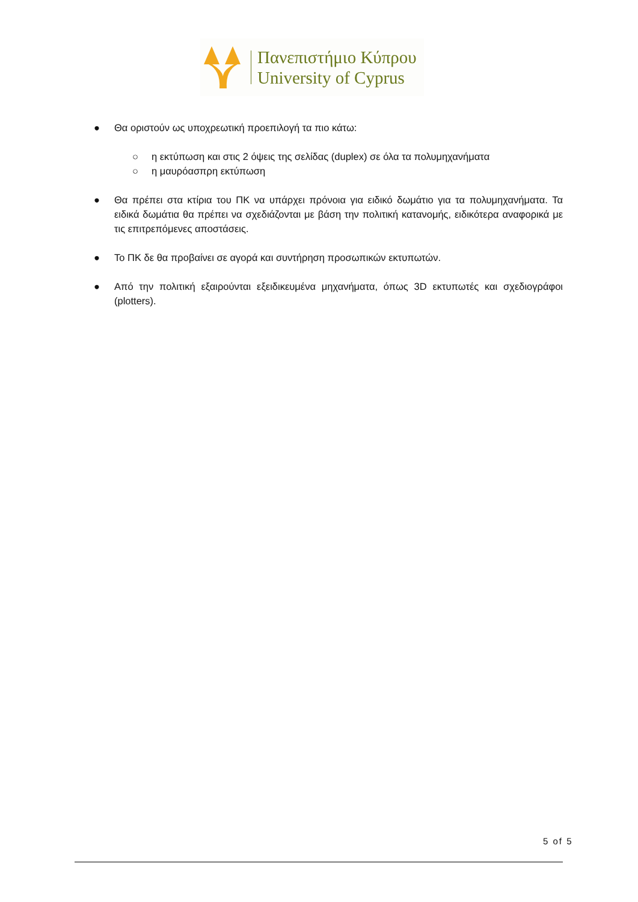Πανεπιστήμιο Κύπρου
University of Cyprus
● Θα οριστούν ως υποχρεωτική προεπιλογή τα πιο κάτω:
○ η εκτύπωση και στις 2 όψεις της σελίδας (duplex) σε όλα τα πολυμηχανήματα
○ η μαυρόασπρη εκτύπωση
● Θα πρέπει στα κτίρια του ΠΚ να υπάρχει πρόνοια για ειδικό δωμάτιο για τα πολυμηχανήματα. Τα ειδικά δωμάτια θα πρέπει να σχεδιάζονται με βάση την πολιτική κατανομής, ειδικότερα αναφορικά με τις επιτρεπόμενες αποστάσεις.
● Το ΠΚ δε θα προβαίνει σε αγορά και συντήρηση προσωπικών εκτυπωτών.
● Από την πολιτική εξαιρούνται εξειδικευμένα μηχανήματα, όπως 3D εκτυπωτές και σχεδιογράφοι (plotters).
5 of 5